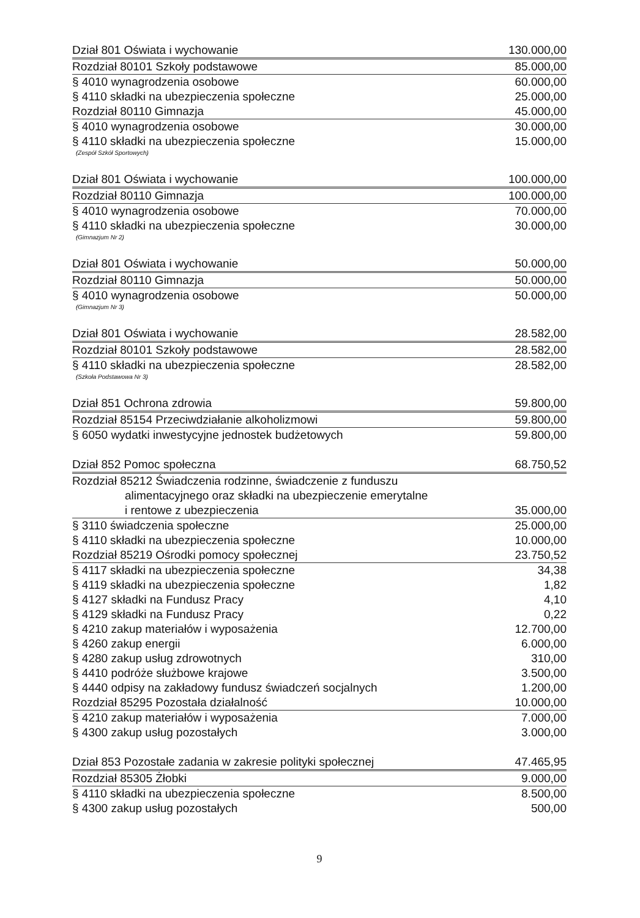| Dział 801 Oświata i wychowanie | 130.000,00 |
| Rozdział 80101 Szkoły podstawowe | 85.000,00 |
| § 4010 wynagrodzenia osobowe | 60.000,00 |
| § 4110 składki na ubezpieczenia społeczne | 25.000,00 |
| Rozdział 80110 Gimnazja | 45.000,00 |
| § 4010 wynagrodzenia osobowe | 30.000,00 |
| § 4110 składki na ubezpieczenia społeczne | 15.000,00 |
| (Zespół Szkół Sportowych) | |
| Dział 801 Oświata i wychowanie | 100.000,00 |
| Rozdział 80110 Gimnazja | 100.000,00 |
| § 4010 wynagrodzenia osobowe | 70.000,00 |
| § 4110 składki na ubezpieczenia społeczne | 30.000,00 |
| (Gimnazjum Nr 2) | |
| Dział 801 Oświata i wychowanie | 50.000,00 |
| Rozdział 80110 Gimnazja | 50.000,00 |
| § 4010 wynagrodzenia osobowe | 50.000,00 |
| (Gimnazjum Nr 3) | |
| Dział 801 Oświata i wychowanie | 28.582,00 |
| Rozdział 80101 Szkoły podstawowe | 28.582,00 |
| § 4110 składki na ubezpieczenia społeczne | 28.582,00 |
| (Szkoła Podstawowa Nr 3) | |
| Dział 851 Ochrona zdrowia | 59.800,00 |
| Rozdział 85154 Przeciwdziałanie alkoholizmowi | 59.800,00 |
| § 6050 wydatki inwestycyjne jednostek budżetowych | 59.800,00 |
| Dział 852 Pomoc społeczna | 68.750,52 |
| Rozdział 85212 Świadczenia rodzinne, świadczenie z funduszu | |
| alimentacyjnego oraz składki na ubezpieczenie emerytalne | |
| i rentowe z ubezpieczenia | 35.000,00 |
| § 3110 świadczenia społeczne | 25.000,00 |
| § 4110 składki na ubezpieczenia społeczne | 10.000,00 |
| Rozdział 85219 Ośrodki pomocy społecznej | 23.750,52 |
| § 4117 składki na ubezpieczenia społeczne | 34,38 |
| § 4119 składki na ubezpieczenia społeczne | 1,82 |
| § 4127 składki na Fundusz Pracy | 4,10 |
| § 4129 składki na Fundusz Pracy | 0,22 |
| § 4210 zakup materiałów i wyposażenia | 12.700,00 |
| § 4260 zakup energii | 6.000,00 |
| § 4280 zakup usług zdrowotnych | 310,00 |
| § 4410 podróże służbowe krajowe | 3.500,00 |
| § 4440 odpisy na zakładowy fundusz świadczeń socjalnych | 1.200,00 |
| Rozdział 85295 Pozostała działalność | 10.000,00 |
| § 4210 zakup materiałów i wyposażenia | 7.000,00 |
| § 4300 zakup usług pozostałych | 3.000,00 |
| Dział 853 Pozostałe zadania w zakresie polityki społecznej | 47.465,95 |
| Rozdział 85305 Żłobki | 9.000,00 |
| § 4110 składki na ubezpieczenia społeczne | 8.500,00 |
| § 4300 zakup usług pozostałych | 500,00 |
9